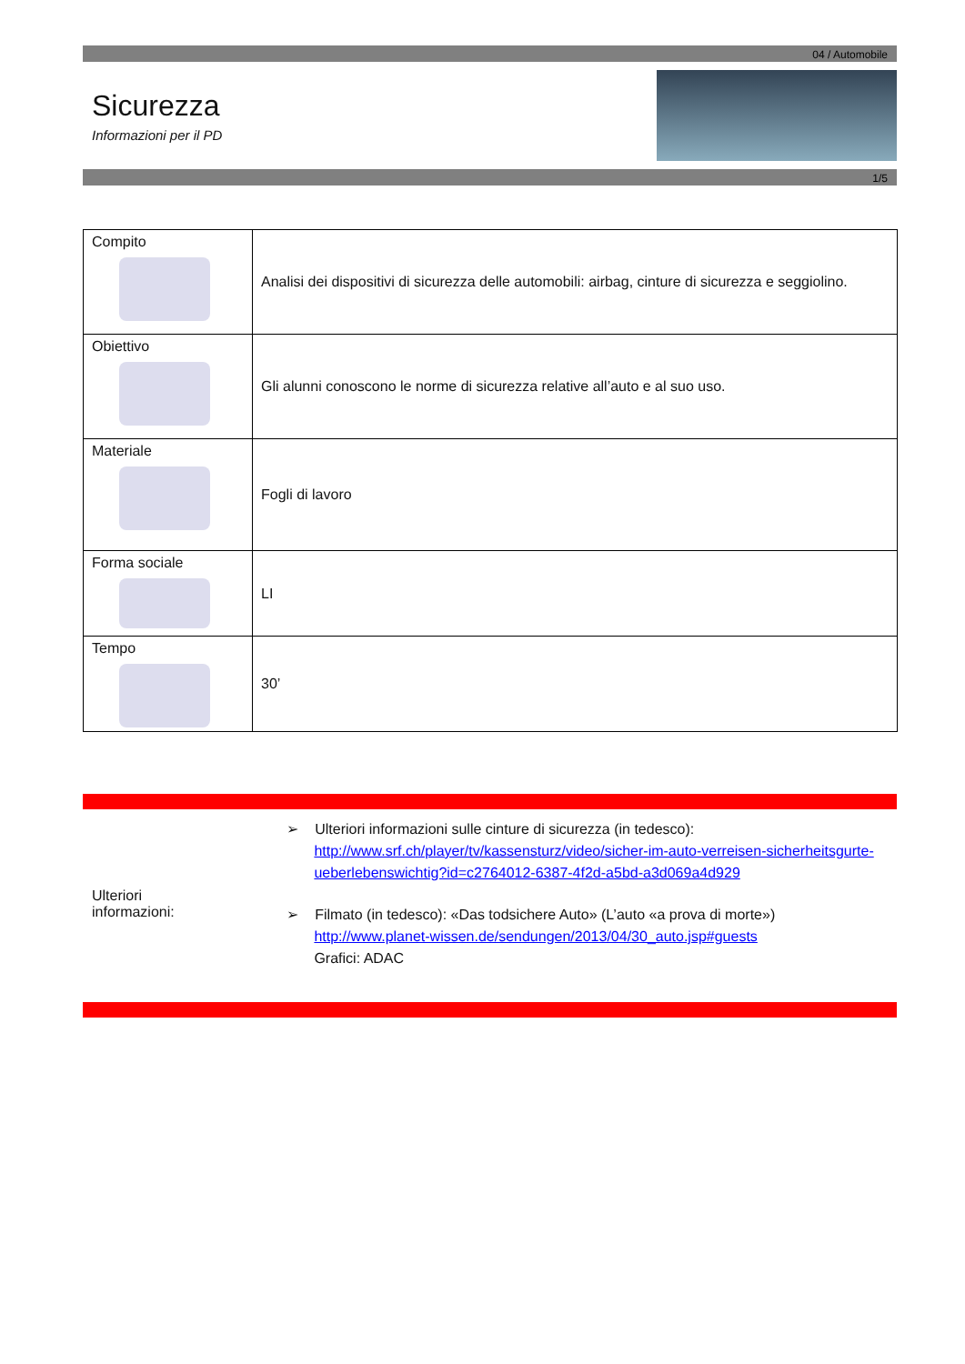04 / Automobile
Sicurezza
Informazioni per il PD
1/5
| Compito | Analisi dei dispositivi di sicurezza delle automobili: airbag, cinture di sicurezza e seggiolino. |
| Obiettivo | Gli alunni conoscono le norme di sicurezza relative all’auto e al suo uso. |
| Materiale | Fogli di lavoro |
| Forma sociale | LI |
| Tempo | 30’ |
Ulteriori
informazioni:
➢ Ulteriori informazioni sulle cinture di sicurezza (in tedesco):
http://www.srf.ch/player/tv/kassensturz/video/sicher-im-auto-verreisen-sicherheitsgurte-ueberlebenswichtig?id=c2764012-6387-4f2d-a5bd-a3d069a4d929
➢ Filmato (in tedesco): «Das todsichere Auto» (L’auto «a prova di morte»)
http://www.planet-wissen.de/sendungen/2013/04/30_auto.jsp#guests
Grafici: ADAC